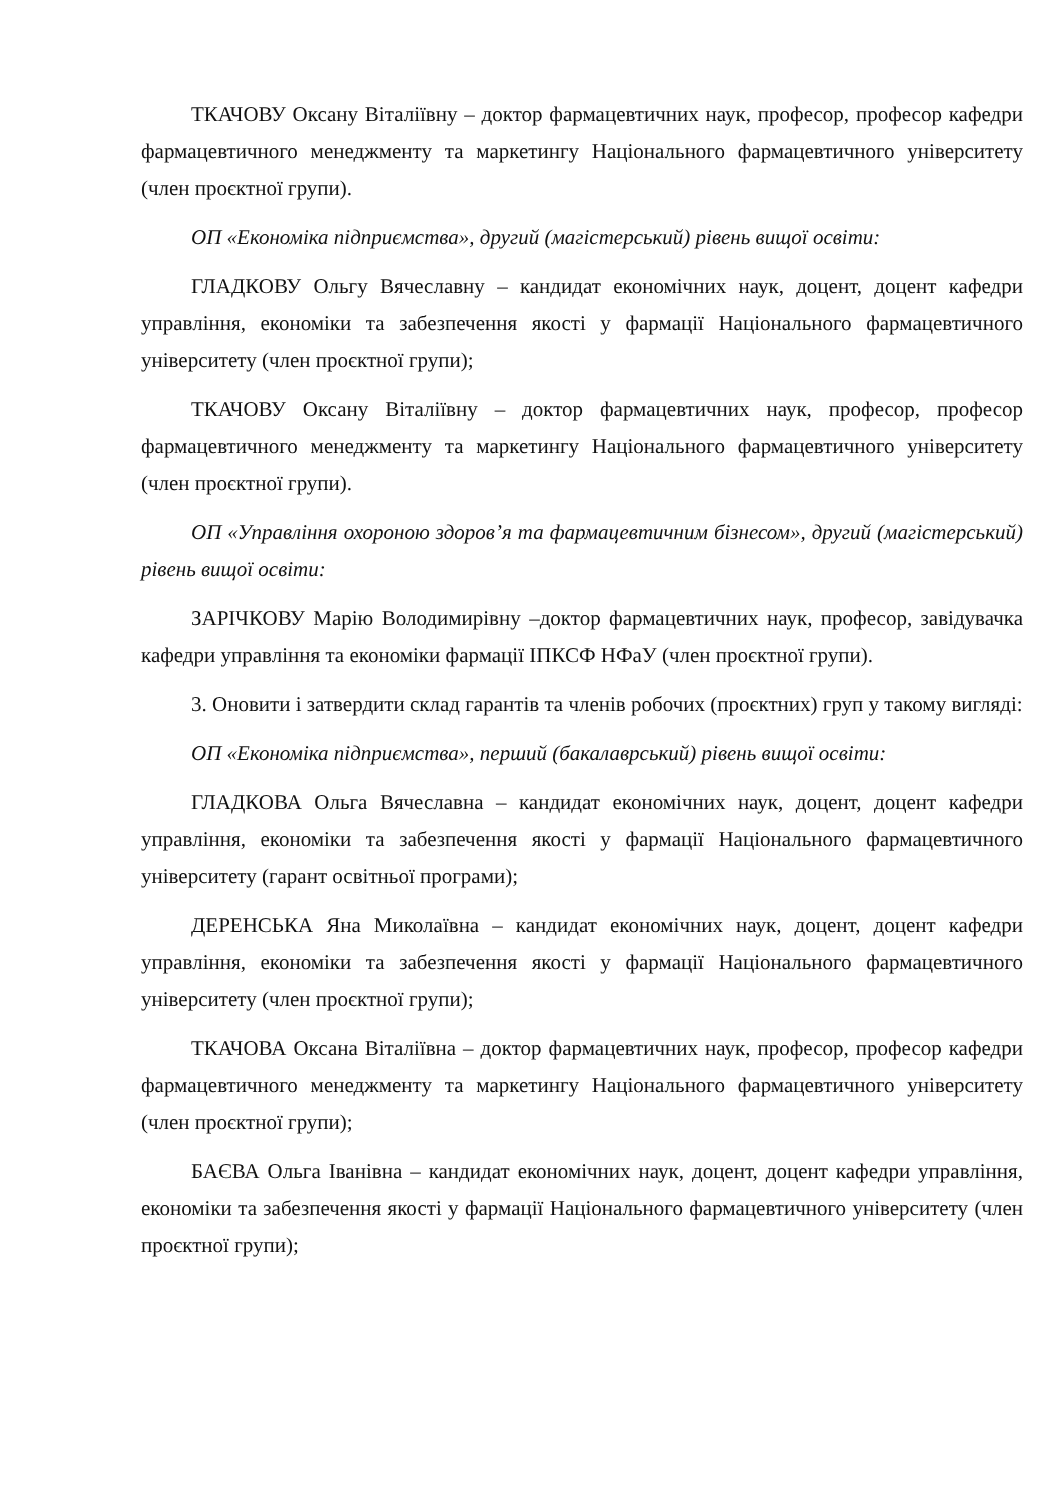ТКАЧОВУ Оксану Віталіївну – доктор фармацевтичних наук, професор, професор кафедри фармацевтичного менеджменту та маркетингу Національного фармацевтичного університету (член проєктної групи).
ОП «Економіка підприємства», другий (магістерський) рівень вищої освіти:
ГЛАДКОВУ Ольгу Вячеславну – кандидат економічних наук, доцент, доцент кафедри управління, економіки та забезпечення якості у фармації Національного фармацевтичного університету (член проєктної групи);
ТКАЧОВУ Оксану Віталіївну – доктор фармацевтичних наук, професор, професор фармацевтичного менеджменту та маркетингу Національного фармацевтичного університету (член проєктної групи).
ОП «Управління охороною здоров’я та фармацевтичним бізнесом», другий (магістерський) рівень вищої освіти:
ЗАРІЧКОВУ Марію Володимирівну –доктор фармацевтичних наук, професор, завідувачка кафедри управління та економіки фармації ІПКСФ НФаУ (член проєктної групи).
3. Оновити і затвердити склад гарантів та членів робочих (проєктних) груп у такому вигляді:
ОП «Економіка підприємства», перший (бакалаврський) рівень вищої освіти:
ГЛАДКОВА Ольга Вячеславна – кандидат економічних наук, доцент, доцент кафедри управління, економіки та забезпечення якості у фармації Національного фармацевтичного університету (гарант освітньої програми);
ДЕРЕНСЬКА Яна Миколаївна – кандидат економічних наук, доцент, доцент кафедри управління, економіки та забезпечення якості у фармації Національного фармацевтичного університету (член проєктної групи);
ТКАЧОВА Оксана Віталіївна – доктор фармацевтичних наук, професор, професор кафедри фармацевтичного менеджменту та маркетингу Національного фармацевтичного університету (член проєктної групи);
БАЄВА Ольга Іванівна – кандидат економічних наук, доцент, доцент кафедри управління, економіки та забезпечення якості у фармації Національного фармацевтичного університету (член проєктної групи);